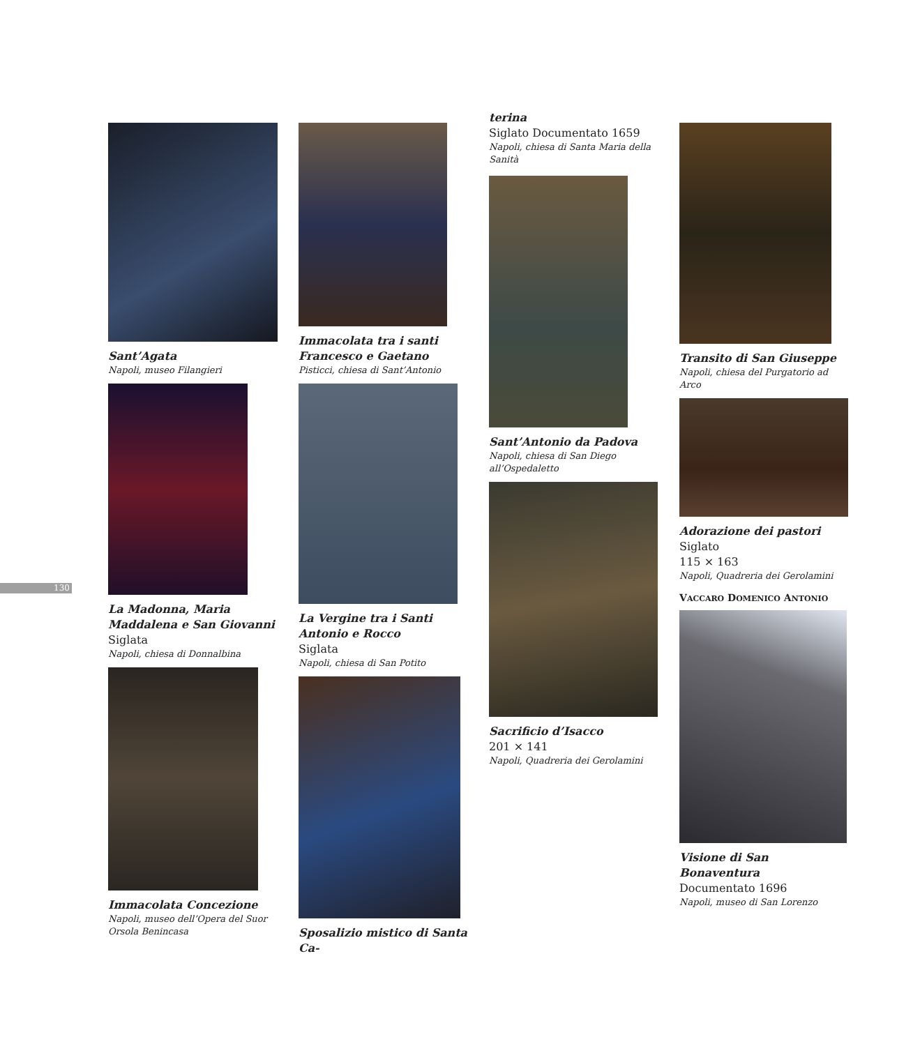130
Sant’Agata
Napoli, museo Filangieri
La Madonna, Maria Maddalena e San Giovanni
Siglata
Napoli, chiesa di Donnalbina
Immacolata Concezione
Napoli, museo dell’Opera del Suor Orsola Benincasa
Immacolata tra i santi Francesco e Gaetano
Pisticci, chiesa di Sant’Antonio
La Vergine tra i Santi Antonio e Rocco
Siglata
Napoli, chiesa di San Potito
Sposalizio mistico di Santa Ca-
terina
Siglato Documentato 1659
Napoli, chiesa di Santa Maria della Sanità
Sant’Antonio da Padova
Napoli, chiesa di San Diego all’Ospedaletto
Sacrificio d’Isacco
201 × 141
Napoli, Quadreria dei Gerolamini
Transito di San Giuseppe
Napoli, chiesa del Purgatorio ad Arco
Adorazione dei pastori
Siglato
115 × 163
Napoli, Quadreria dei Gerolamini
VACCARO DOMENICO ANTONIO
Visione di San Bonaventura
Documentato 1696
Napoli, museo di San Lorenzo